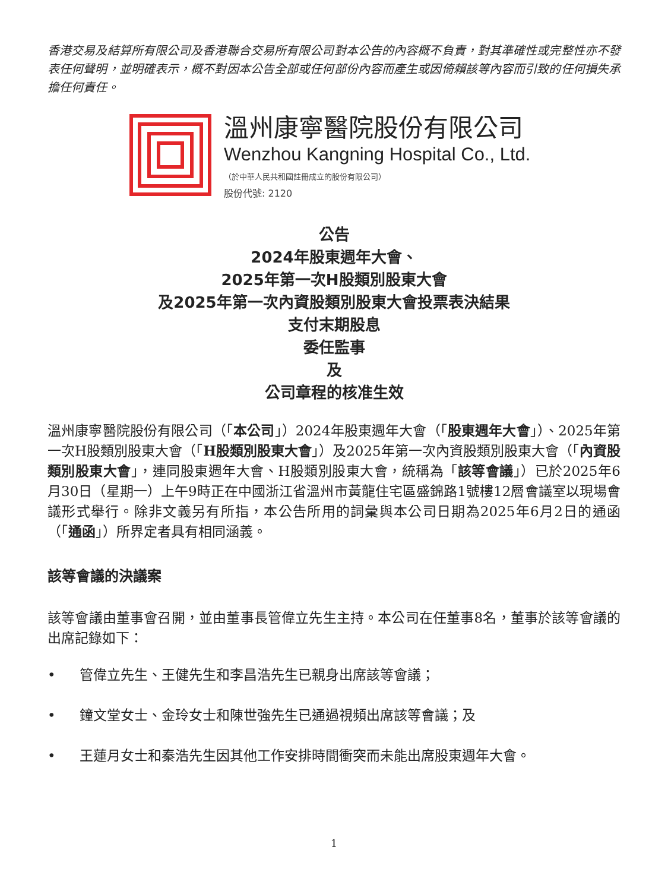香港交易及結算所有限公司及香港聯合交易所有限公司對本公告的內容概不負責，對其準確性或完整性亦不發表任何聲明，並明確表示，概不對因本公告全部或任何部份內容而產生或因倚賴該等內容而引致的任何損失承擔任何責任。
溫州康寧醫院股份有限公司
Wenzhou Kangning Hospital Co., Ltd.
（於中華人民共和國註冊成立的股份有限公司）
股份代號: 2120
公告
2024年股東週年大會、
2025年第一次H股類別股東大會
及2025年第一次內資股類別股東大會投票表決結果
支付末期股息
委任監事
及
公司章程的核准生效
溫州康寧醫院股份有限公司（「本公司」）2024年股東週年大會（「股東週年大會」）、2025年第一次H股類別股東大會（「H股類別股東大會」）及2025年第一次內資股類別股東大會（「內資股類別股東大會」，連同股東週年大會、H股類別股東大會，統稱為「該等會議」）已於2025年6月30日（星期一）上午9時正在中國浙江省溫州市黃龍住宅區盛錦路1號樓12層會議室以現場會議形式舉行。除非文義另有所指，本公告所用的詞彙與本公司日期為2025年6月2日的通函（「通函」）所界定者具有相同涵義。
該等會議的決議案
該等會議由董事會召開，並由董事長管偉立先生主持。本公司在任董事8名，董事於該等會議的出席記錄如下：
• 管偉立先生、王健先生和李昌浩先生已親身出席該等會議；
• 鐘文堂女士、金玲女士和陳世強先生已通過視頻出席該等會議；及
• 王蓮月女士和秦浩先生因其他工作安排時間衝突而未能出席股東週年大會。
1